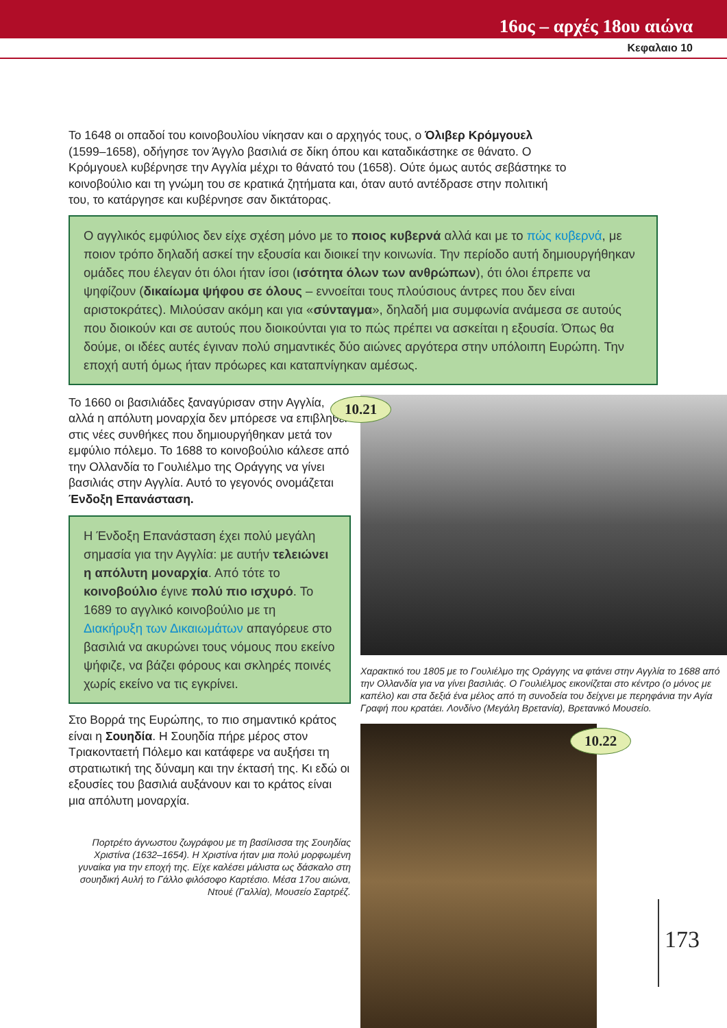16ος – αρχές 18ου αιώνα
Κεφαλαιο 10
Το 1648 οι οπαδοί του κοινοβουλίου νίκησαν και ο αρχηγός τους, ο Όλιβερ Κρόμγουελ (1599–1658), οδήγησε τον Άγγλο βασιλιά σε δίκη όπου και καταδικάστηκε σε θάνατο. Ο Κρόμγουελ κυβέρνησε την Αγγλία μέχρι το θάνατό του (1658). Ούτε όμως αυτός σεβάστηκε το κοινοβούλιο και τη γνώμη του σε κρατικά ζητήματα και, όταν αυτό αντέδρασε στην πολιτική του, το κατάργησε και κυβέρνησε σαν δικτάτορας.
Ο αγγλικός εμφύλιος δεν είχε σχέση μόνο με το ποιος κυβερνά αλλά και με το πώς κυβερνά, με ποιον τρόπο δηλαδή ασκεί την εξουσία και διοικεί την κοινωνία. Την περίοδο αυτή δημιουργήθηκαν ομάδες που έλεγαν ότι όλοι ήταν ίσοι (ισότητα όλων των ανθρώπων), ότι όλοι έπρεπε να ψηφίζουν (δικαίωμα ψήφου σε όλους – εννοείται τους πλούσιους άντρες που δεν είναι αριστοκράτες). Μιλούσαν ακόμη και για «σύνταγμα», δηλαδή μια συμφωνία ανάμεσα σε αυτούς που διοικούν και σε αυτούς που διοικούνται για το πώς πρέπει να ασκείται η εξουσία. Όπως θα δούμε, οι ιδέες αυτές έγιναν πολύ σημαντικές δύο αιώνες αργότερα στην υπόλοιπη Ευρώπη. Την εποχή αυτή όμως ήταν πρόωρες και καταπνίγηκαν αμέσως.
Το 1660 οι βασιλιάδες ξαναγύρισαν στην Αγγλία, αλλά η απόλυτη μοναρχία δεν μπόρεσε να επιβληθεί στις νέες συνθήκες που δημιουργήθηκαν μετά τον εμφύλιο πόλεμο. Το 1688 το κοινοβούλιο κάλεσε από την Ολλανδία το Γουλιέλμο της Οράγγης να γίνει βασιλιάς στην Αγγλία. Αυτό το γεγονός ονομάζεται Ένδοξη Επανάσταση.
Η Ένδοξη Επανάσταση έχει πολύ μεγάλη σημασία για την Αγγλία: με αυτήν τελειώνει η απόλυτη μοναρχία. Από τότε το κοινοβούλιο έγινε πολύ πιο ισχυρό. Το 1689 το αγγλικό κοινοβούλιο με τη Διακήρυξη των Δικαιωμάτων απαγόρευε στο βασιλιά να ακυρώνει τους νόμους που εκείνο ψήφιζε, να βάζει φόρους και σκληρές ποινές χωρίς εκείνο να τις εγκρίνει.
Στο Βορρά της Ευρώπης, το πιο σημαντικό κράτος είναι η Σουηδία. Η Σουηδία πήρε μέρος στον Τριακονταετή Πόλεμο και κατάφερε να αυξήσει τη στρατιωτική της δύναμη και την έκτασή της. Κι εδώ οι εξουσίες του βασιλιά αυξάνουν και το κράτος είναι μια απόλυτη μοναρχία.
Πορτρέτο άγνωστου ζωγράφου με τη βασίλισσα της Σουηδίας Χριστίνα (1632–1654). Η Χριστίνα ήταν μια πολύ μορφωμένη γυναίκα για την εποχή της. Είχε καλέσει μάλιστα ως δάσκαλο στη σουηδική Αυλή το Γάλλο φιλόσοφο Καρτέσιο. Μέσα 17ου αιώνα, Ντουέ (Γαλλία), Μουσείο Σαρτρέζ.
10.21
Χαρακτικό του 1805 με το Γουλιέλμο της Οράγγης να φτάνει στην Αγγλία το 1688 από την Ολλανδία για να γίνει βασιλιάς. Ο Γουλιέλμος εικονίζεται στο κέντρο (ο μόνος με καπέλο) και στα δεξιά ένα μέλος από τη συνοδεία του δείχνει με περηφάνια την Αγία Γραφή που κρατάει. Λονδίνο (Μεγάλη Βρετανία), Βρετανικό Μουσείο.
10.22
173